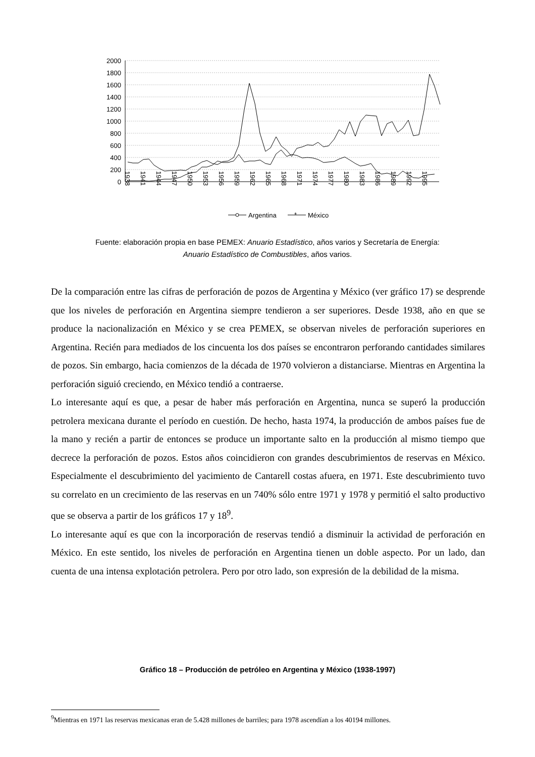2000
1800
1600
1400
1200
1000
800
600
400
200
0
1938
1941
1944
1947
1950
1953
1956
1959
1962
1965
1968
1971
1974
1977
1980
1983
1986
1989
1992
1995
Argentina
*
México
Fuente: elaboración propia en base PEMEX: Anuario Estadístico, años varios y Secretaría de Energía:
Anuario Estadístico de Combustibles, años varios.
De la comparación entre las cifras de perforación de pozos de Argentina y México (ver gráfico 17) se desprende que los niveles de perforación en Argentina siempre tendieron a ser superiores. Desde 1938, año en que se produce la nacionalización en México y se crea PEMEX, se observan niveles de perforación superiores en Argentina. Recién para mediados de los cincuenta los dos países se encontraron perforando cantidades similares de pozos. Sin embargo, hacia comienzos de la década de 1970 volvieron a distanciarse. Mientras en Argentina la perforación siguió creciendo, en México tendió a contraerse.
Lo interesante aquí es que, a pesar de haber más perforación en Argentina, nunca se superó la producción petrolera mexicana durante el período en cuestión. De hecho, hasta 1974, la producción de ambos países fue de la mano y recién a partir de entonces se produce un importante salto en la producción al mismo tiempo que decrece la perforación de pozos. Estos años coincidieron con grandes descubrimientos de reservas en México. Especialmente el descubrimiento del yacimiento de Cantarell costas afuera, en 1971. Este descubrimiento tuvo su correlato en un crecimiento de las reservas en un 740% sólo entre 1971 y 1978 y permitió el salto productivo que se observa a partir de los gráficos 17 y 18<sup>9</sup>.
Lo interesante aquí es que con la incorporación de reservas tendió a disminuir la actividad de perforación en México. En este sentido, los niveles de perforación en Argentina tienen un doble aspecto. Por un lado, dan cuenta de una intensa explotación petrolera. Pero por otro lado, son expresión de la debilidad de la misma.
Gráfico 18 – Producción de petróleo en Argentina y México (1938-1997)
<sup>9</sup> Mientras en 1971 las reservas mexicanas eran de 5.428 millones de barriles; para 1978 ascendían a los 40194 millones.